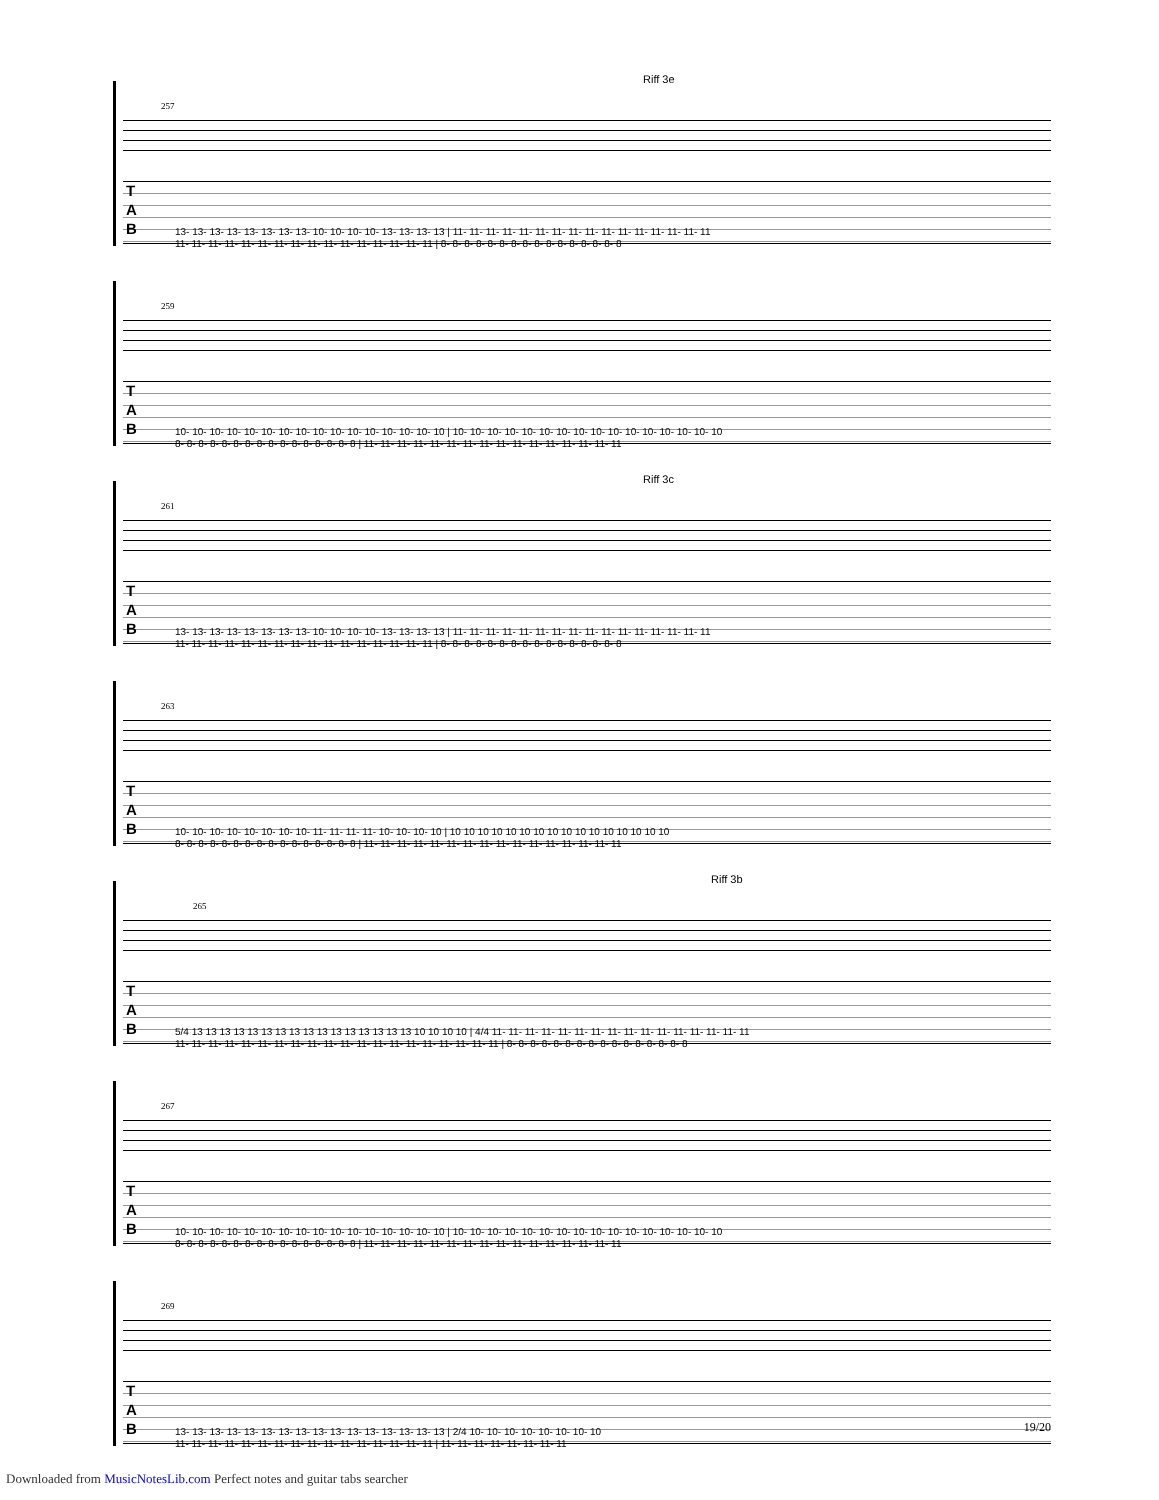Riff 3e
257
T
A
B
13- 13- 13- 13- 13- 13- 13- 13- 10- 10- 10- 10- 13- 13- 13- 13 | 11- 11- 11- 11- 11- 11- 11- 11- 11- 11- 11- 11- 11- 11- 11- 11
11- 11- 11- 11- 11- 11- 11- 11- 11- 11- 11- 11- 11- 11- 11- 11 | 8- 8- 8- 8- 8- 8- 8- 8- 8- 8- 8- 8- 8- 8- 8- 8
259
T
A
B
10- 10- 10- 10- 10- 10- 10- 10- 10- 10- 10- 10- 10- 10- 10- 10 | 10- 10- 10- 10- 10- 10- 10- 10- 10- 10- 10- 10- 10- 10- 10- 10
8- 8- 8- 8- 8- 8- 8- 8- 8- 8- 8- 8- 8- 8- 8- 8 | 11- 11- 11- 11- 11- 11- 11- 11- 11- 11- 11- 11- 11- 11- 11- 11
Riff 3c
261
T
A
B
13- 13- 13- 13- 13- 13- 13- 13- 10- 10- 10- 10- 13- 13- 13- 13 | 11- 11- 11- 11- 11- 11- 11- 11- 11- 11- 11- 11- 11- 11- 11- 11
11- 11- 11- 11- 11- 11- 11- 11- 11- 11- 11- 11- 11- 11- 11- 11 | 8- 8- 8- 8- 8- 8- 8- 8- 8- 8- 8- 8- 8- 8- 8- 8
263
T
A
B
10- 10- 10- 10- 10- 10- 10- 10- 11- 11- 11- 11- 10- 10- 10- 10 | 10 10 10 10 10 10 10 10 10 10 10 10 10 10 10 10
8- 8- 8- 8- 8- 8- 8- 8- 8- 8- 8- 8- 8- 8- 8- 8 | 11- 11- 11- 11- 11- 11- 11- 11- 11- 11- 11- 11- 11- 11- 11- 11
Riff 3b
265
T
A
B
5/4 13 13 13 13 13 13 13 13 13 13 13 13 13 13 13 13 10 10 10 10 | 4/4 11- 11- 11- 11- 11- 11- 11- 11- 11- 11- 11- 11- 11- 11- 11- 11
11- 11- 11- 11- 11- 11- 11- 11- 11- 11- 11- 11- 11- 11- 11- 11- 11- 11- 11- 11 | 8- 8- 8- 8- 8- 8- 8- 8- 8- 8- 8- 8- 8- 8- 8- 8
267
T
A
B
10- 10- 10- 10- 10- 10- 10- 10- 10- 10- 10- 10- 10- 10- 10- 10 | 10- 10- 10- 10- 10- 10- 10- 10- 10- 10- 10- 10- 10- 10- 10- 10
8- 8- 8- 8- 8- 8- 8- 8- 8- 8- 8- 8- 8- 8- 8- 8 | 11- 11- 11- 11- 11- 11- 11- 11- 11- 11- 11- 11- 11- 11- 11- 11
269
T
A
B
13- 13- 13- 13- 13- 13- 13- 13- 13- 13- 13- 13- 13- 13- 13- 13 | 2/4 10- 10- 10- 10- 10- 10- 10- 10
11- 11- 11- 11- 11- 11- 11- 11- 11- 11- 11- 11- 11- 11- 11- 11 | 11- 11- 11- 11- 11- 11- 11- 11
19/20
Downloaded from MusicNotesLib.com Perfect notes and guitar tabs searcher